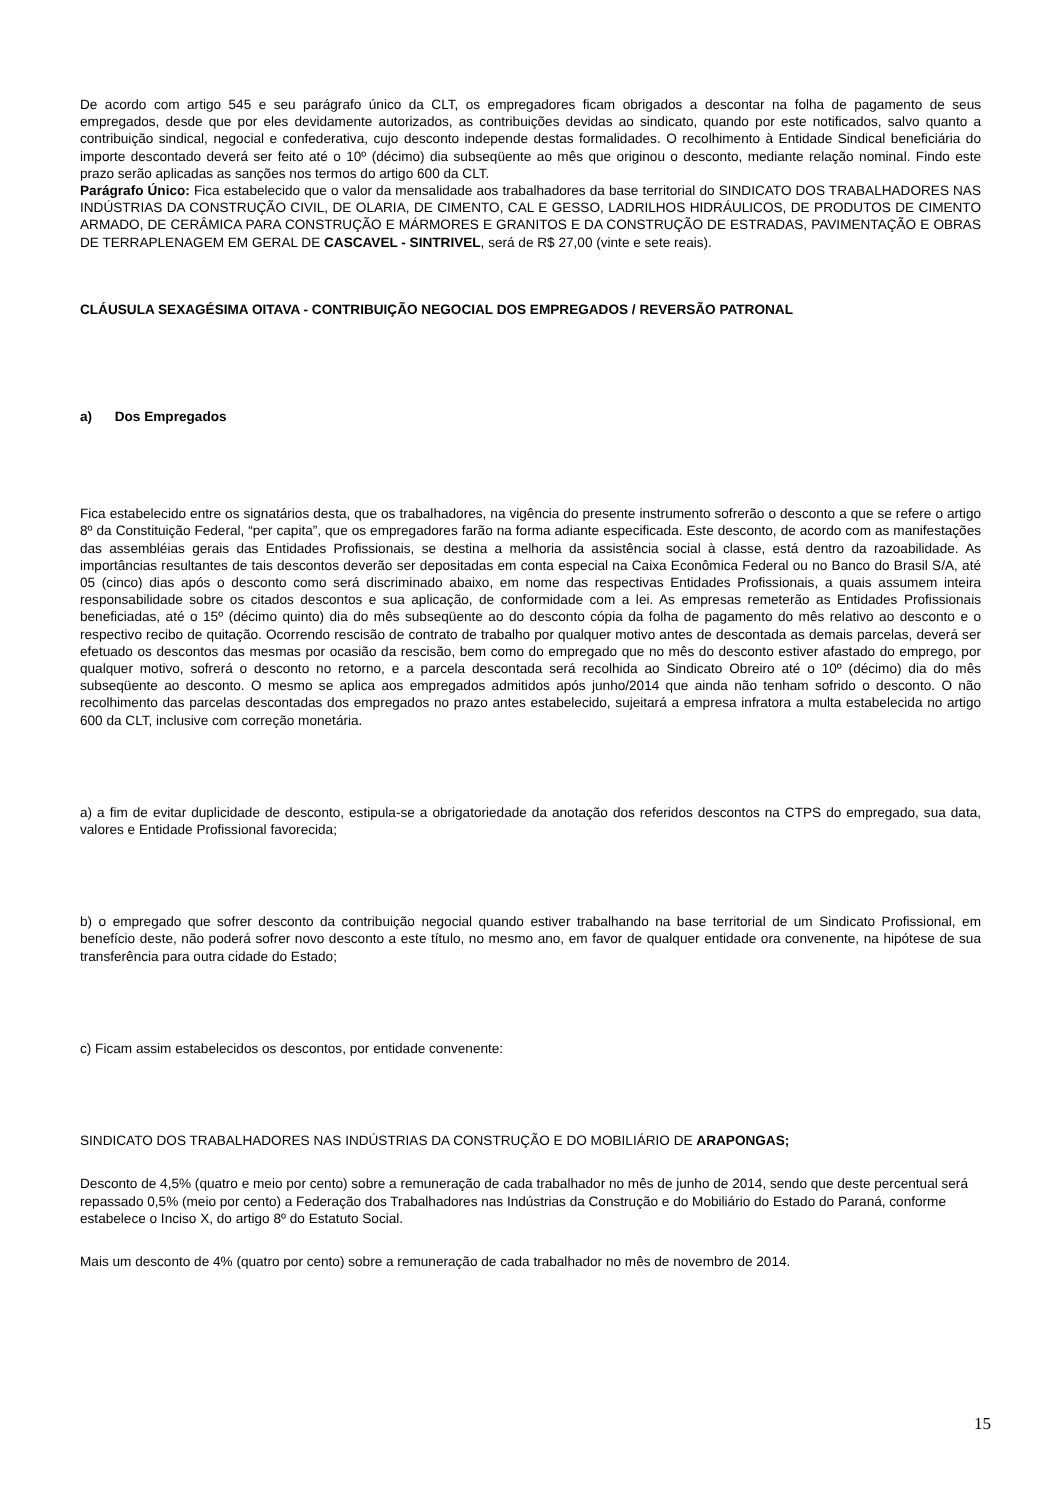De acordo com artigo 545 e seu parágrafo único da CLT, os empregadores ficam obrigados a descontar na folha de pagamento de seus empregados, desde que por eles devidamente autorizados, as contribuições devidas ao sindicato, quando por este notificados, salvo quanto a contribuição sindical, negocial e confederativa, cujo desconto independe destas formalidades. O recolhimento à Entidade Sindical beneficiária do importe descontado deverá ser feito até o 10º (décimo) dia subseqüente ao mês que originou o desconto, mediante relação nominal. Findo este prazo serão aplicadas as sanções nos termos do artigo 600 da CLT.
Parágrafo Único: Fica estabelecido que o valor da mensalidade aos trabalhadores da base territorial do SINDICATO DOS TRABALHADORES NAS INDÚSTRIAS DA CONSTRUÇÃO CIVIL, DE OLARIA, DE CIMENTO, CAL E GESSO, LADRILHOS HIDRÁULICOS, DE PRODUTOS DE CIMENTO ARMADO, DE CERÂMICA PARA CONSTRUÇÃO E MÁRMORES E GRANITOS E DA CONSTRUÇÃO DE ESTRADAS, PAVIMENTAÇÃO E OBRAS DE TERRAPLENAGEM EM GERAL DE CASCAVEL - SINTRIVEL, será de R$ 27,00 (vinte e sete reais).
CLÁUSULA SEXAGÉSIMA OITAVA - CONTRIBUIÇÃO NEGOCIAL DOS EMPREGADOS / REVERSÃO PATRONAL
a) Dos Empregados
Fica estabelecido entre os signatários desta, que os trabalhadores, na vigência do presente instrumento sofrerão o desconto a que se refere o artigo 8º da Constituição Federal, “per capita”, que os empregadores farão na forma adiante especificada. Este desconto, de acordo com as manifestações das assembléias gerais das Entidades Profissionais, se destina a melhoria da assistência social à classe, está dentro da razoabilidade. As importâncias resultantes de tais descontos deverão ser depositadas em conta especial na Caixa Econômica Federal ou no Banco do Brasil S/A, até 05 (cinco) dias após o desconto como será discriminado abaixo, em nome das respectivas Entidades Profissionais, a quais assumem inteira responsabilidade sobre os citados descontos e sua aplicação, de conformidade com a lei. As empresas remeterão as Entidades Profissionais beneficiadas, até o 15º (décimo quinto) dia do mês subseqüente ao do desconto cópia da folha de pagamento do mês relativo ao desconto e o respectivo recibo de quitação. Ocorrendo rescisão de contrato de trabalho por qualquer motivo antes de descontada as demais parcelas, deverá ser efetuado os descontos das mesmas por ocasião da rescisão, bem como do empregado que no mês do desconto estiver afastado do emprego, por qualquer motivo, sofrerá o desconto no retorno, e a parcela descontada será recolhida ao Sindicato Obreiro até o 10º (décimo) dia do mês subseqüente ao desconto. O mesmo se aplica aos empregados admitidos após junho/2014 que ainda não tenham sofrido o desconto. O não recolhimento das parcelas descontadas dos empregados no prazo antes estabelecido, sujeitará a empresa infratora a multa estabelecida no artigo 600 da CLT, inclusive com correção monetária.
a) a fim de evitar duplicidade de desconto, estipula-se a obrigatoriedade da anotação dos referidos descontos na CTPS do empregado, sua data, valores e Entidade Profissional favorecida;
b) o empregado que sofrer desconto da contribuição negocial quando estiver trabalhando na base territorial de um Sindicato Profissional, em benefício deste, não poderá sofrer novo desconto a este título, no mesmo ano, em favor de qualquer entidade ora convenente, na hipótese de sua transferência para outra cidade do Estado;
c) Ficam assim estabelecidos os descontos, por entidade convenente:
SINDICATO DOS TRABALHADORES NAS INDÚSTRIAS DA CONSTRUÇÃO E DO MOBILIÁRIO DE ARAPONGAS;
Desconto de 4,5% (quatro e meio por cento) sobre a remuneração de cada trabalhador no mês de junho de 2014, sendo que deste percentual será repassado 0,5% (meio por cento) a Federação dos Trabalhadores nas Indústrias da Construção e do Mobiliário do Estado do Paraná, conforme estabelece o Inciso X, do artigo 8º do Estatuto Social.
Mais um desconto de 4% (quatro por cento) sobre a remuneração de cada trabalhador no mês de novembro de 2014.
15